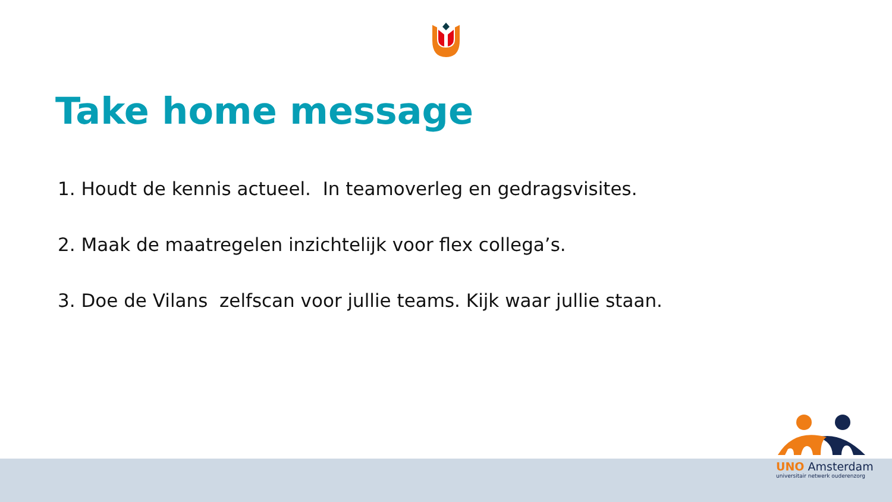Take home message
1. Houdt de kennis actueel. In teamoverleg en gedragsvisites.
2. Maak de maatregelen inzichtelijk voor flex collega’s.
3. Doe de Vilans zelfscan voor jullie teams. Kijk waar jullie staan.
UNO Amsterdam
universitair netwerk ouderenzorg